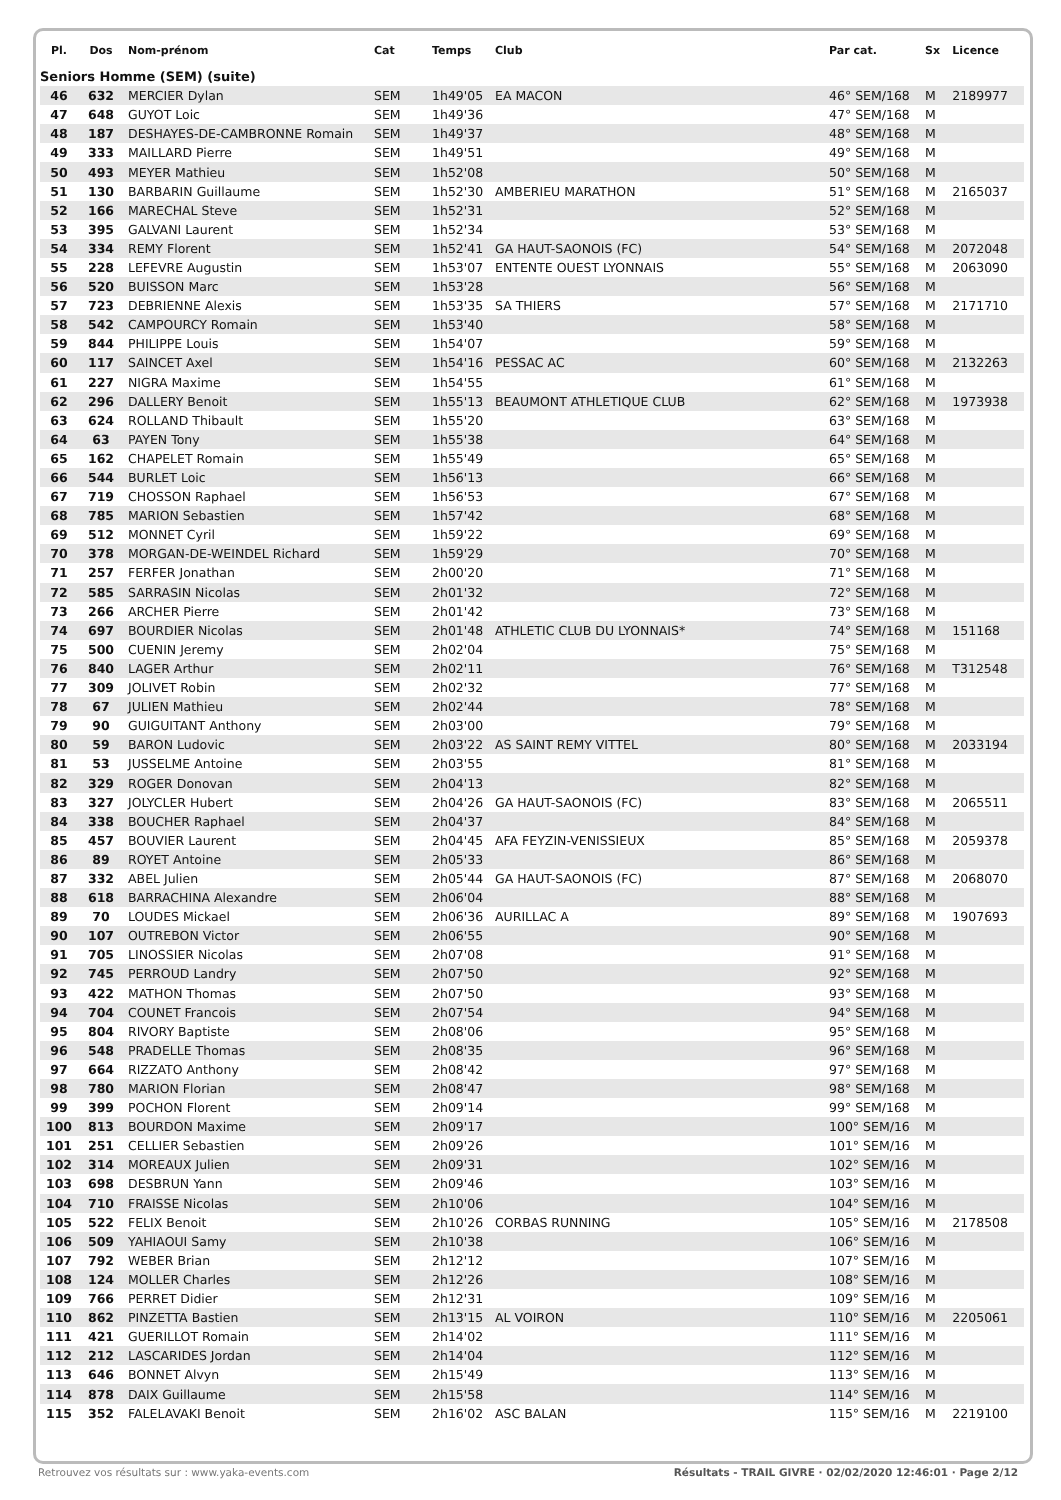| Pl. | Dos | Nom-prénom | Cat | Temps | Club | Par cat. | Sx | Licence |
| --- | --- | --- | --- | --- | --- | --- | --- | --- |
| Seniors Homme (SEM) (suite) | | | | | | | | |
| 46 | 632 | MERCIER Dylan | SEM | 1h49'05 | EA MACON | 46° SEM/168 | M | 2189977 |
| 47 | 648 | GUYOT Loic | SEM | 1h49'36 | | 47° SEM/168 | M | |
| 48 | 187 | DESHAYES-DE-CAMBRONNE Romain | SEM | 1h49'37 | | 48° SEM/168 | M | |
| 49 | 333 | MAILLARD Pierre | SEM | 1h49'51 | | 49° SEM/168 | M | |
| 50 | 493 | MEYER Mathieu | SEM | 1h52'08 | | 50° SEM/168 | M | |
| 51 | 130 | BARBARIN Guillaume | SEM | 1h52'30 | AMBERIEU MARATHON | 51° SEM/168 | M | 2165037 |
| 52 | 166 | MARECHAL Steve | SEM | 1h52'31 | | 52° SEM/168 | M | |
| 53 | 395 | GALVANI Laurent | SEM | 1h52'34 | | 53° SEM/168 | M | |
| 54 | 334 | REMY Florent | SEM | 1h52'41 | GA HAUT-SAONOIS (FC) | 54° SEM/168 | M | 2072048 |
| 55 | 228 | LEFEVRE Augustin | SEM | 1h53'07 | ENTENTE OUEST LYONNAIS | 55° SEM/168 | M | 2063090 |
| 56 | 520 | BUISSON Marc | SEM | 1h53'28 | | 56° SEM/168 | M | |
| 57 | 723 | DEBRIENNE Alexis | SEM | 1h53'35 | SA THIERS | 57° SEM/168 | M | 2171710 |
| 58 | 542 | CAMPOURCY Romain | SEM | 1h53'40 | | 58° SEM/168 | M | |
| 59 | 844 | PHILIPPE Louis | SEM | 1h54'07 | | 59° SEM/168 | M | |
| 60 | 117 | SAINCET Axel | SEM | 1h54'16 | PESSAC AC | 60° SEM/168 | M | 2132263 |
| 61 | 227 | NIGRA Maxime | SEM | 1h54'55 | | 61° SEM/168 | M | |
| 62 | 296 | DALLERY Benoit | SEM | 1h55'13 | BEAUMONT ATHLETIQUE CLUB | 62° SEM/168 | M | 1973938 |
| 63 | 624 | ROLLAND Thibault | SEM | 1h55'20 | | 63° SEM/168 | M | |
| 64 | 63 | PAYEN Tony | SEM | 1h55'38 | | 64° SEM/168 | M | |
| 65 | 162 | CHAPELET Romain | SEM | 1h55'49 | | 65° SEM/168 | M | |
| 66 | 544 | BURLET Loic | SEM | 1h56'13 | | 66° SEM/168 | M | |
| 67 | 719 | CHOSSON Raphael | SEM | 1h56'53 | | 67° SEM/168 | M | |
| 68 | 785 | MARION Sebastien | SEM | 1h57'42 | | 68° SEM/168 | M | |
| 69 | 512 | MONNET Cyril | SEM | 1h59'22 | | 69° SEM/168 | M | |
| 70 | 378 | MORGAN-DE-WEINDEL Richard | SEM | 1h59'29 | | 70° SEM/168 | M | |
| 71 | 257 | FERFER Jonathan | SEM | 2h00'20 | | 71° SEM/168 | M | |
| 72 | 585 | SARRASIN Nicolas | SEM | 2h01'32 | | 72° SEM/168 | M | |
| 73 | 266 | ARCHER Pierre | SEM | 2h01'42 | | 73° SEM/168 | M | |
| 74 | 697 | BOURDIER Nicolas | SEM | 2h01'48 | ATHLETIC CLUB DU LYONNAIS* | 74° SEM/168 | M | 151168 |
| 75 | 500 | CUENIN Jeremy | SEM | 2h02'04 | | 75° SEM/168 | M | |
| 76 | 840 | LAGER Arthur | SEM | 2h02'11 | | 76° SEM/168 | M | T312548 |
| 77 | 309 | JOLIVET Robin | SEM | 2h02'32 | | 77° SEM/168 | M | |
| 78 | 67 | JULIEN Mathieu | SEM | 2h02'44 | | 78° SEM/168 | M | |
| 79 | 90 | GUIGUITANT Anthony | SEM | 2h03'00 | | 79° SEM/168 | M | |
| 80 | 59 | BARON Ludovic | SEM | 2h03'22 | AS SAINT REMY VITTEL | 80° SEM/168 | M | 2033194 |
| 81 | 53 | JUSSELME Antoine | SEM | 2h03'55 | | 81° SEM/168 | M | |
| 82 | 329 | ROGER Donovan | SEM | 2h04'13 | | 82° SEM/168 | M | |
| 83 | 327 | JOLYCLER Hubert | SEM | 2h04'26 | GA HAUT-SAONOIS (FC) | 83° SEM/168 | M | 2065511 |
| 84 | 338 | BOUCHER Raphael | SEM | 2h04'37 | | 84° SEM/168 | M | |
| 85 | 457 | BOUVIER Laurent | SEM | 2h04'45 | AFA FEYZIN-VENISSIEUX | 85° SEM/168 | M | 2059378 |
| 86 | 89 | ROYET Antoine | SEM | 2h05'33 | | 86° SEM/168 | M | |
| 87 | 332 | ABEL Julien | SEM | 2h05'44 | GA HAUT-SAONOIS (FC) | 87° SEM/168 | M | 2068070 |
| 88 | 618 | BARRACHINA Alexandre | SEM | 2h06'04 | | 88° SEM/168 | M | |
| 89 | 70 | LOUDES Mickael | SEM | 2h06'36 | AURILLAC A | 89° SEM/168 | M | 1907693 |
| 90 | 107 | OUTREBON Victor | SEM | 2h06'55 | | 90° SEM/168 | M | |
| 91 | 705 | LINOSSIER Nicolas | SEM | 2h07'08 | | 91° SEM/168 | M | |
| 92 | 745 | PERROUD Landry | SEM | 2h07'50 | | 92° SEM/168 | M | |
| 93 | 422 | MATHON Thomas | SEM | 2h07'50 | | 93° SEM/168 | M | |
| 94 | 704 | COUNET Francois | SEM | 2h07'54 | | 94° SEM/168 | M | |
| 95 | 804 | RIVORY Baptiste | SEM | 2h08'06 | | 95° SEM/168 | M | |
| 96 | 548 | PRADELLE Thomas | SEM | 2h08'35 | | 96° SEM/168 | M | |
| 97 | 664 | RIZZATO Anthony | SEM | 2h08'42 | | 97° SEM/168 | M | |
| 98 | 780 | MARION Florian | SEM | 2h08'47 | | 98° SEM/168 | M | |
| 99 | 399 | POCHON Florent | SEM | 2h09'14 | | 99° SEM/168 | M | |
| 100 | 813 | BOURDON Maxime | SEM | 2h09'17 | | 100° SEM/16 | M | |
| 101 | 251 | CELLIER Sebastien | SEM | 2h09'26 | | 101° SEM/16 | M | |
| 102 | 314 | MOREAUX Julien | SEM | 2h09'31 | | 102° SEM/16 | M | |
| 103 | 698 | DESBRUN Yann | SEM | 2h09'46 | | 103° SEM/16 | M | |
| 104 | 710 | FRAISSE Nicolas | SEM | 2h10'06 | | 104° SEM/16 | M | |
| 105 | 522 | FELIX Benoit | SEM | 2h10'26 | CORBAS RUNNING | 105° SEM/16 | M | 2178508 |
| 106 | 509 | YAHIAOUI Samy | SEM | 2h10'38 | | 106° SEM/16 | M | |
| 107 | 792 | WEBER Brian | SEM | 2h12'12 | | 107° SEM/16 | M | |
| 108 | 124 | MOLLER Charles | SEM | 2h12'26 | | 108° SEM/16 | M | |
| 109 | 766 | PERRET Didier | SEM | 2h12'31 | | 109° SEM/16 | M | |
| 110 | 862 | PINZETTA Bastien | SEM | 2h13'15 | AL VOIRON | 110° SEM/16 | M | 2205061 |
| 111 | 421 | GUERILLOT Romain | SEM | 2h14'02 | | 111° SEM/16 | M | |
| 112 | 212 | LASCARIDES Jordan | SEM | 2h14'04 | | 112° SEM/16 | M | |
| 113 | 646 | BONNET Alvyn | SEM | 2h15'49 | | 113° SEM/16 | M | |
| 114 | 878 | DAIX Guillaume | SEM | 2h15'58 | | 114° SEM/16 | M | |
| 115 | 352 | FALELAVAKI Benoit | SEM | 2h16'02 | ASC BALAN | 115° SEM/16 | M | 2219100 |
Retrouvez vos résultats sur : www.yaka-events.com Résultats - TRAIL GIVRE · 02/02/2020 12:46:01 · Page 2/12